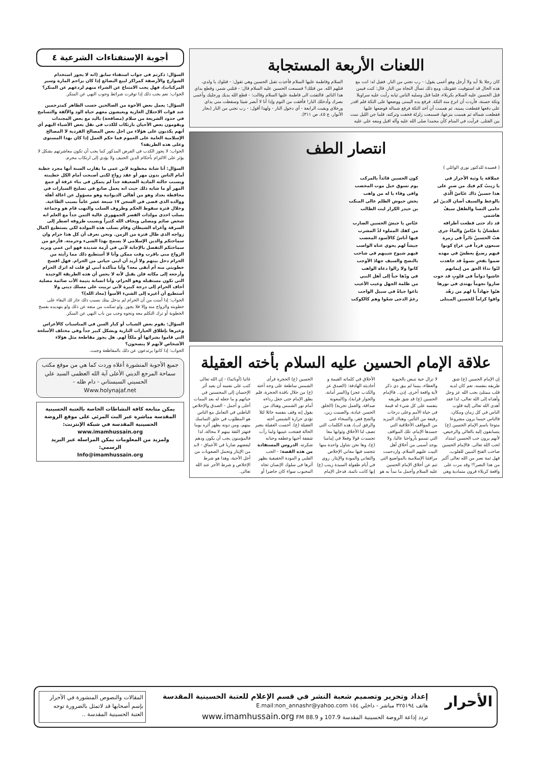اللعنات الأربعة المستجابة
كان رجلا بلا أيد ولا أرجل وهو أعمى يقول: - رب نجني من النار. فقيل له: انت مع هذه الحال قد استوفيت عقوبتك، ومع ذلك تسأل النجاة من النار. قال: كنت فيمن قتل الحسين عليه السلام بكربلاء، فلما قتل وسلبه الناس ثيابه رأيت عليه سراويلا وتكة حسنة، فأردت أن انزع منه التكة. فرفع يده اليمنى ووضعها على التكة فلم اقدر على دفعها فقطعت يمينه، ثم هممت أن آخذ التكة فرفع شماله فوضعها عليها فقطعت شماله ثم هممت بنزعها، فسمعت زلزلة فخفت وتركته، فلما جن الليل نمت بين القتلى. فرأيت في المنام كأن محمدا صلى الله عليه وآله اقبل ومعه علي عليه السلام وفاطمة عليها السلام فأخذت تقبل الحسين وهي تقول: - قتلوك يا ولدي، قتلهم الله. من قتلك؟ فسمعت الحسين عليه السلام قال: - قتلني شمر، وقطع يداي هذا النائم. فالتفتت الى فاطمة عليها السلام وقالت: - قطع الله يديك ورجليك وأعمى بصرك وأدخلك النار! فأفقت من النوم وإذا أنا لا أبصر شيئا وسقطت مني يداي ورجلاي وبقيت الرابعة - أي دخول النار - ولهذا أقول: - رب نجني من النار (بحار الأنوار، ج ٤٥، ص ٣١١).
انتصار الطف
( قصيدة للدكتور نوري الوائلي )
عملاقة يا وثبة الأحرار في كون الحسين قائداً بالمركب يا زينبُ كم فيك من صبرٍ على يوم تسوق خيل موت المخضب هذا حسينٌ ذاك عبّاسُ الّذي وافى وفاء يا له من واهب بالوعظ والسيف أصان الدينَ لم يخش جيوش الظلم عالي المنكب حامي النسا والطفل سيفٌ هاشمي بن حيدر الكرار ليث الطالب قد ذاد حتى قطعت أطرافه عبّاس يا جيشَ الحسين الضارب عطشانُ يا عبّاسُ والماءُ جرى من كفك المملوء لذّ المشرب هبّ الحسينُ ثائراً في زمرة فيها أناسٌ كالأسود المغضب سبعون فرداً في عراءٍ كونوا جيشاً لهم يحوي عتاة الواصب فيهم رضيعٌ يعطشُ في مهده فيهم شيوخ شيبهم في شاحب ضموا بفخرٍ نسوةً قد جاهدت بالنصح والسيف جهادَ الأوجب لبّوا نداءَ الحق من إيمانهم كانوا ولا زالوا دعاة الواهب عاشوا دواماً في قلوبٍ قد حوت في ودّها حباً إلى أهل النبي صاروا نجوماً يهتدى في نورها من ظلمة الجهل وعيب الأعيب هبّوا جهاداً يا لهم من زهّد باعوا حياةً في سبيل الواجب وافوا كراماً للحسين المبتلى رغمَ الدجى شعّوا وهم كالكوكب
علاقة الإمام الحسين عليه السلام بأخته العقيلة
إن الإمام الحسين (ع) شق طريقه بنفسه، نعم كان لديه قلب ممتلئ بحب الله عز وجل وأهداه إلى الله تعالى، لذا فقد أهدى الله تعالى إليه قلوب الناس في كل زمان ومكان، فالناس حينما يرون مشروعا متوجا باسم الإمام الحسين (ع) يتسابقون إليه بالغالي والرخيص، لأنهم يرون حب الحسين امتداد لحب الله تعالى. فالإمام الحسين صاحب الفتح المبين للقلوب، فهل ثمة نصر من الله تعالى أكبر من هذا النصر؟! وقد مرت على واقعة كربلاء قرون متمادية وهي لا تزال حية تنبض بالحيوية والعطاء، بينما لم يبق ذي ذكر لأية واقعة أخرى. إذن.. فالإمام الحسين (ع) قد شق طريقه بنفسه على كل شيء له قيمة في حياة الأمم وعلى درجات رفيعة من التأثير، وهناك المزيد من المواقف الأخلاقية التي جسدها الإمام، تلك المواقف التي تسمو بأرواحنا عاليا، ولا يوجد أسمى من أخلاق أهل البيت عليهم السلام، وازدحمت مرافئنا الإسلامية بالمواضيع التي تنم عن أخلاق الإمام الحسين عليه السلام وأجمل ما نبدأ به هو الأخلاق في كلماته القيمة و أحاديثه الهادفة: (الصدق عز والكذب عجز) و(السر أمانة، والجوار قرابة)، و(المعونة صداقة، والعمل تجربة) (الخلق الحسن عبادة، والصمت زين، والشح فقر، والسخاء غنى والرفق لب)، هذه الكلمات التي تصف لنا الأخلاق وثوابها معا تجسدت قولا وفعلا في إمامنا (ع)، وها نحن نتناول واحدة منها تتجسد فيها معاني الإخلاص والتفاني والمودة والإيثار. روي في أيام طفولة السيدة زينب (ع) إنها كانت نائمة، فدخل الإمام الحسين (ع) الحجرة فرأى الشمس ساطعة على وجه أخته (ع) من خلال نافذة الحجرة، فلم يطق الإمام حتى جعل رداءه أمام نور الشمس وهناك من يقول إنه وقف بنفسه حائلا لئلا تؤذي حرارة الشمس أخته العقيلة (ع). أحست العقيلة بتغير الحالة ففتحت عينيها ولما رأت شفقة أخيها وعطفه وحنانه شكرته. الدروس المستفادة من هذه القصة: - الحب القلبي و المودة الحقيقية يظهر أثرها في سلوك الإنسان تجاه المحبوب سواء كان حاضرا أو غائبا (أونائما) - إن الله تعالى كتب على نفسه أن يعيد أثر الإحسان إلى المحسنين في حياتهم و ما جعله له بعد الممات أحلى و أجمل - الصدق والإخلاص الباطني في التعامل مع الناس هو المطلوب في خلق التماسك بينهم، ومن دونه يظهر أثره يوما فتهتز الثقة بينهم لا محالة، لذا فالمؤمنون يجب أن يكون ودهم لبعضهم ضاربا في الأعماق - لابد من الإيثار وتحمل الصعوبات من أجل الأحبة، وهذا هو شرط الإخلاص و شرط الأجر عند الله تعالى.
أجوبة الإستفتاءات الشرعية ٤
السؤال: ذكرتم في جواب استفتاء سابق (انه لا يجوز استخدام الشوارع والأرصفة كمراكز لبيع البضائع إذا كان يزاحم المارة وسير المركبات)، فهل يجب الامتناع عن الشراء منهم لردعهم عن المنكر؟
الجواب: نعم يجب ذلك إذا توفرت شرائط وجوب النهي عن المنكر.
السؤال: يعمل بعض الأخوة من الصالحين حسب الظاهر كمترجمين عند قوات الاحتلال الغازية ويعيشون معهم حياة الود والألفة والتسامح في حدود الشريعة من سلام (مصافحة) باليد مع بعض المجندات ويقومون بعض الأحيان بارتكاب للكذب في نقل بعض الأشياء اليهم أي أنهم يكذبون على هؤلاء من اجل بعض المصالح الفردية لا المصالح الإسلامية العامة على العموم فما حكم العمل إذا كان بهذا المستوى وعلى هذه الطريقة؟
الجواب: لا يجوز الكذب في الفرض المذكور كما يجب أن تكون معاشرتهم بشكل لا يؤثر على الالتزام بأحكام الدين الحنيف ولا يؤدي إلى ارتكاب محرم.
السؤال: أنا شابة مخطوبة لابن عمي ما يقارب السنة أنها مجرد خطبة أمام الناس بدون مهر أو عقد زواج لكني أصبحت أمام الكل خطيبته وبسبب حالته المادية الضعيفة جداً لم يتمكن في بناء غرفة أو جمع المهر أو ما شابه ذلك حيث انه يعمل صانع في تصليح السيارات في محافظة بغداد وهو من أهالي الديوانية وهو مسؤول عن اعالة أهله ووالده الذي قضى في السجن ١٧ سبعة عشر عاماً بسبب الطاغية. وخلال فترة سقوط الحكم وظروف السلب والنهب قام هو وجماعة بسلب احدى مولدات القصر الجمهوري غالية الثمن جداً مع العلم انه شخص صائم ومصلي ويخاف الله كثيراً وبسبب ظروفه اضطر إلى السرقة وأغراه الشيطان وقام بسلب هذه المولدة لكي يستطيع اكمال زواجه الذي طال فترة من الزمن. ونحن نعرف أن كل هذا حرام وان سماحتكم والدين الإسلامي لا يسمح بهذا الشيء وحرمته. فأرجو من سماحتكم التفضل بالإجابة لأني في أزمة شديدة فهو ابن عمي ويريد الزواج مني باقرب وقت ممكن وأنا لا أستطيع ذلك مما رأيته من الحرام دخل بيتهم ولا أريد أن ابني حياتي من الحرام. فهل افسخ خطوبتي منه أم أبقى معه؟ وأنا متأكدة أنني لو قلت له اترك الحرام وأرجعه إلى مكانه فلن يقبل لأنه لا يحس أن هذه الطريقة الوحيدة التي تكون مستقبله وهو الحرام، وأنا انسانة يتيمة الأب صائمة مصلية أخاف الحرام إلى درجة كبيرة لأني تربيت على مسلك ديني ولا أستطيع أن أغيره إلى الشيء الأسوأ (معاذ الله)؟
الجواب: إذا أمنت من أن الحرام لم يدخل بيتك بسبب ذلك جاز لك البقاء على خطوبته والزواج منه وإلا فلا يجوز. ولو تمكنت من منعه عن ذلك ولو بتهديده بفسخ الخطوبة أو ترك التكلم معه ونحوه وجب من باب النهي عن المنكر.
السؤال: يقوم بعض الشباب أو كبار السن في المناسبات كالأعراس وغيرها بإطلاق العيارات النارية وبشكل كبير جداً وفي مختلف الأسلحة التي قاموا بشرائها أو ملكاً لهم. هل يجوز مقاطعة مثل هؤلاء الأشخاص لأنهم لا ينصحون؟
الجواب: إذا كانوا يرتدعون عن ذلك بالمقاطعة وجبت.
جميع الأجوبة المنشورة أعلاه وردت كما هي من موقع مكتب سماحة المرجع الديني الأعلى آية الله العظمى السيد علي الحسيني السيستاني - دام ظله -
Www.holynajaf.net
يمكن متابعة كافة النشاطات الخاصة بالعتبة الحسينية المقدسة مباشرة عبر البث المرئي على موقع الروضة الحسينية المقدسة في شبكة الإنترنت: www.imamhussain.org
ولمزيد من المعلومات يمكن المراسلة عبر البريد الرسمي:
Info@imamhussain.org
الأحرار
إعداد وتحرير وتصميم شعبة النشر في قسم الإعلام للعتبة الحسينية المقدسة
هاتف ٣٢٥١٩٤ مباشر - داخلي ١٥٤ E.mail:non_annashr@yahoo.com
تردد إذاعة الروضة الحسينية المقدسة 107.9 و 88.9 FM www.imamhussain.org
المقالات والنصوص المنشورة في الأحرار بإسم أصحابها قد لاتمثل بالضرورة توجه العتبة الحسينية المقدسة ..